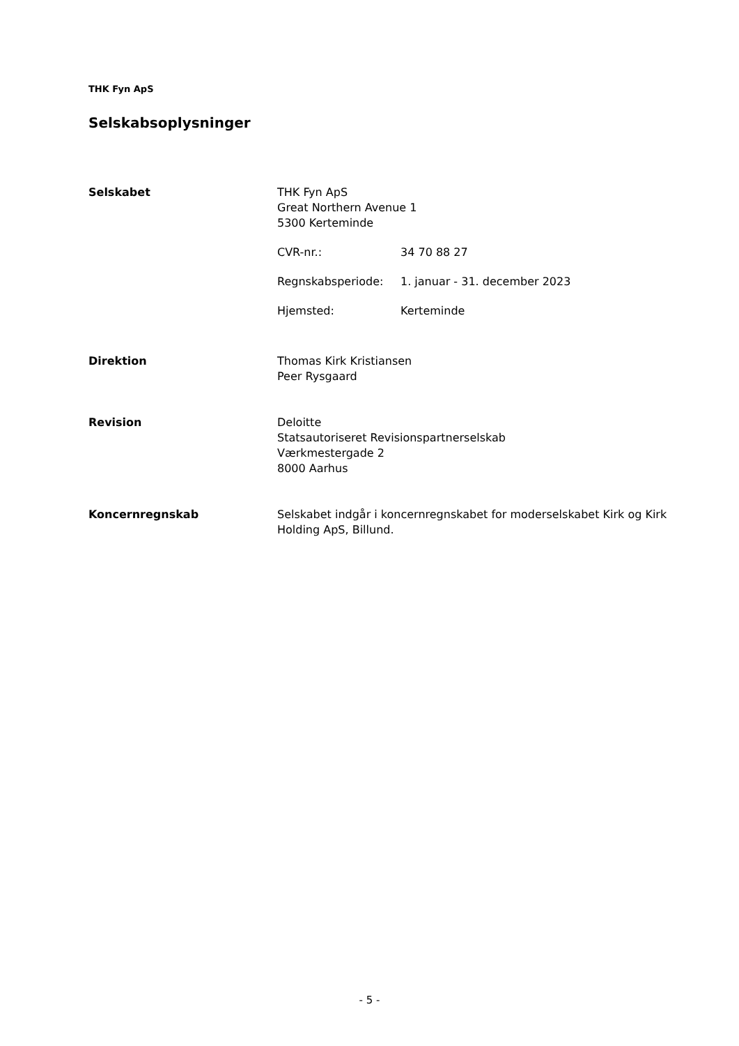THK Fyn ApS
Selskabsoplysninger
Selskabet THK Fyn ApS
Great Northern Avenue 1
5300 Kerteminde
CVR-nr.: 34 70 88 27
Regnskabsperiode: 1. januar - 31. december 2023
Hjemsted: Kerteminde
Direktion Thomas Kirk Kristiansen
Peer Rysgaard
Revision Deloitte
Statsautoriseret Revisionspartnerselskab
Værkmestergade 2
8000 Aarhus
Koncernregnskab Selskabet indgår i koncernregnskabet for moderselskabet Kirk og Kirk Holding ApS, Billund.
- 5 -